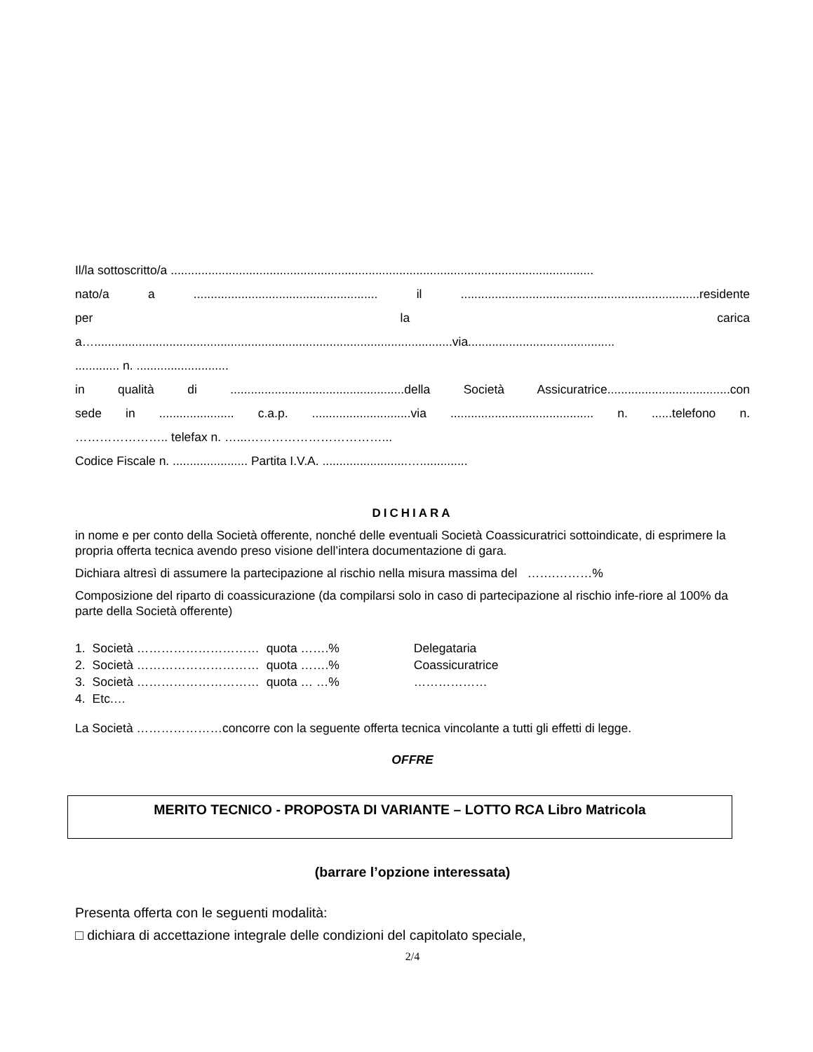Il/la sottoscritto/a ............................................................................................................................
nato/a a ...................................................... il ......................................................................residente
per la carica
a….........................................................................................................via...........................................
............. n. ...........................
in qualità di ...................................................della Società Assicuratrice....................................con
sede in ...................... c.a.p. .............................via .......................................... n. ......telefono n.
………………….. telefax n. …...……………………………...
Codice Fiscale n. ...................... Partita I.V.A. .........................…..............
DICHIARA
in nome e per conto della Società offerente, nonché delle eventuali Società Coassicuratrici sottoindicate, di esprimere la propria offerta tecnica avendo preso visione dell’intera documentazione di gara.
Dichiara altresì di assumere la partecipazione al rischio nella misura massima del …….………%
Composizione del riparto di coassicurazione (da compilarsi solo in caso di partecipazione al rischio infe-riore al 100% da parte della Società offerente)
| 1. | Società ………………………… | quota …….% | Delegataria |
| 2. | Società ………………………… | quota …….% | Coassicuratrice |
| 3. | Società ………………………… | quota … …% | ……………… |
| 4. | Etc.… | | |
La Società …………………concorre con la seguente offerta tecnica vincolante a tutti gli effetti di legge.
OFFRE
MERITO TECNICO - PROPOSTA DI VARIANTE – LOTTO RCA Libro Matricola
(barrare l’opzione interessata)
Presenta offerta con le seguenti modalità:
□ dichiara di accettazione integrale delle condizioni del capitolato speciale,
2/4